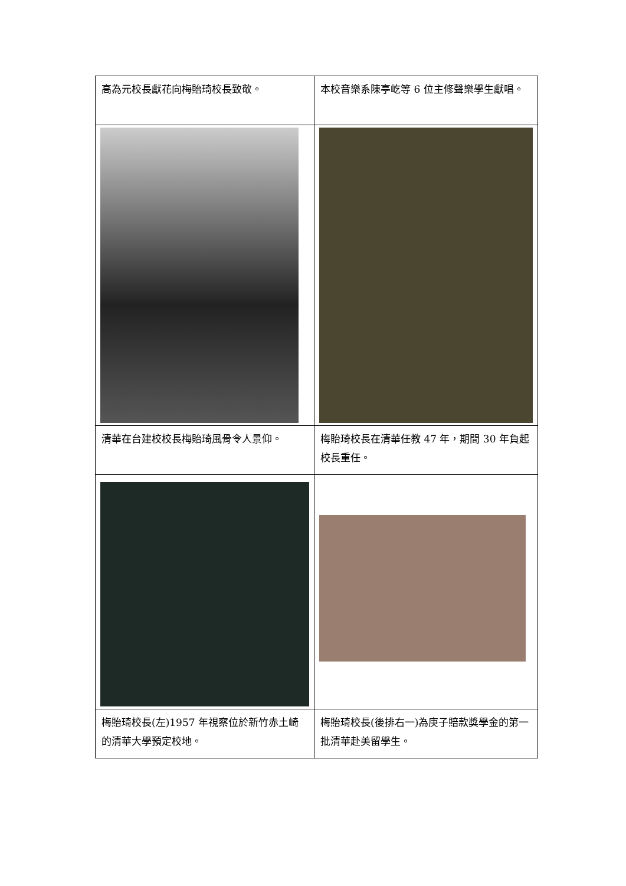| 高為元校長獻花向梅貽琦校長致敬。 | 本校音樂系陳亭屹等 6 位主修聲樂學生獻唱。 |
| 清華在台建校校長梅貽琦風骨令人景仰。 | 梅貽琦校長在清華任教 47 年，期間 30 年負起校長重任。 |
| 梅貽琦校長(左)1957 年視察位於新竹赤土崎的清華大學預定校地。 | 梅貽琦校長(後排右一)為庚子賠款獎學金的第一批清華赴美留學生。 |